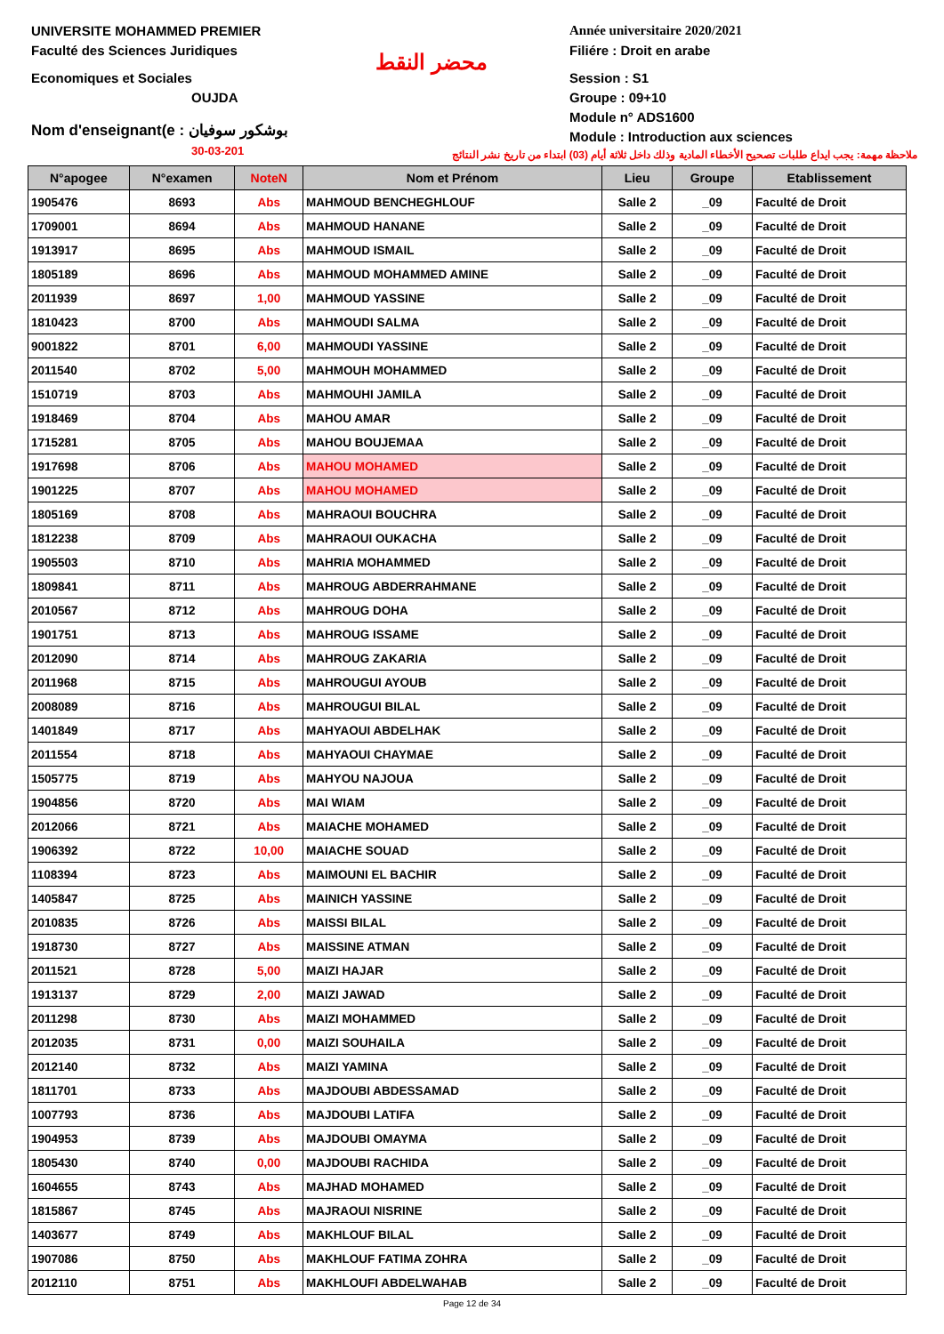UNIVERSITE MOHAMMED PREMIER
Faculté des Sciences Juridiques
Economiques et Sociales
OUJDA
Nom d'enseignant(e : بوشكور سوفيان
30-03-201
محضر النقط
Année universitaire 2020/2021
Filiére : Droit en arabe
Session : S1
Groupe : 09+10
Module n° ADS1600
Module : Introduction aux sciences
ملاحظة مهمة: يجب ايداع طلبات تصحيح الأخطاء المادية وذلك داخل ثلاثة أيام (03) ابتداء من تاريخ نشر النتائج
| N°apogee | N°examen | NoteN | Nom et Prénom | Lieu | Groupe | Etablissement |
| --- | --- | --- | --- | --- | --- | --- |
| 1905476 | 8693 | Abs | MAHMOUD BENCHEGHLOUF | Salle 2 | _09 | Faculté de Droit |
| 1709001 | 8694 | Abs | MAHMOUD HANANE | Salle 2 | _09 | Faculté de Droit |
| 1913917 | 8695 | Abs | MAHMOUD ISMAIL | Salle 2 | _09 | Faculté de Droit |
| 1805189 | 8696 | Abs | MAHMOUD MOHAMMED AMINE | Salle 2 | _09 | Faculté de Droit |
| 2011939 | 8697 | 1,00 | MAHMOUD YASSINE | Salle 2 | _09 | Faculté de Droit |
| 1810423 | 8700 | Abs | MAHMOUDI SALMA | Salle 2 | _09 | Faculté de Droit |
| 9001822 | 8701 | 6,00 | MAHMOUDI YASSINE | Salle 2 | _09 | Faculté de Droit |
| 2011540 | 8702 | 5,00 | MAHMOUH MOHAMMED | Salle 2 | _09 | Faculté de Droit |
| 1510719 | 8703 | Abs | MAHMOUHI JAMILA | Salle 2 | _09 | Faculté de Droit |
| 1918469 | 8704 | Abs | MAHOU AMAR | Salle 2 | _09 | Faculté de Droit |
| 1715281 | 8705 | Abs | MAHOU BOUJEMAA | Salle 2 | _09 | Faculté de Droit |
| 1917698 | 8706 | Abs | MAHOU MOHAMED | Salle 2 | _09 | Faculté de Droit |
| 1901225 | 8707 | Abs | MAHOU MOHAMED | Salle 2 | _09 | Faculté de Droit |
| 1805169 | 8708 | Abs | MAHRAOUI BOUCHRA | Salle 2 | _09 | Faculté de Droit |
| 1812238 | 8709 | Abs | MAHRAOUI OUKACHA | Salle 2 | _09 | Faculté de Droit |
| 1905503 | 8710 | Abs | MAHRIA MOHAMMED | Salle 2 | _09 | Faculté de Droit |
| 1809841 | 8711 | Abs | MAHROUG ABDERRAHMANE | Salle 2 | _09 | Faculté de Droit |
| 2010567 | 8712 | Abs | MAHROUG DOHA | Salle 2 | _09 | Faculté de Droit |
| 1901751 | 8713 | Abs | MAHROUG ISSAME | Salle 2 | _09 | Faculté de Droit |
| 2012090 | 8714 | Abs | MAHROUG ZAKARIA | Salle 2 | _09 | Faculté de Droit |
| 2011968 | 8715 | Abs | MAHROUGUI AYOUB | Salle 2 | _09 | Faculté de Droit |
| 2008089 | 8716 | Abs | MAHROUGUI BILAL | Salle 2 | _09 | Faculté de Droit |
| 1401849 | 8717 | Abs | MAHYAOUI ABDELHAK | Salle 2 | _09 | Faculté de Droit |
| 2011554 | 8718 | Abs | MAHYAOUI CHAYMAE | Salle 2 | _09 | Faculté de Droit |
| 1505775 | 8719 | Abs | MAHYOU NAJOUA | Salle 2 | _09 | Faculté de Droit |
| 1904856 | 8720 | Abs | MAI WIAM | Salle 2 | _09 | Faculté de Droit |
| 2012066 | 8721 | Abs | MAIACHE MOHAMED | Salle 2 | _09 | Faculté de Droit |
| 1906392 | 8722 | 10,00 | MAIACHE SOUAD | Salle 2 | _09 | Faculté de Droit |
| 1108394 | 8723 | Abs | MAIMOUNI EL BACHIR | Salle 2 | _09 | Faculté de Droit |
| 1405847 | 8725 | Abs | MAINICH YASSINE | Salle 2 | _09 | Faculté de Droit |
| 2010835 | 8726 | Abs | MAISSI BILAL | Salle 2 | _09 | Faculté de Droit |
| 1918730 | 8727 | Abs | MAISSINE ATMAN | Salle 2 | _09 | Faculté de Droit |
| 2011521 | 8728 | 5,00 | MAIZI HAJAR | Salle 2 | _09 | Faculté de Droit |
| 1913137 | 8729 | 2,00 | MAIZI JAWAD | Salle 2 | _09 | Faculté de Droit |
| 2011298 | 8730 | Abs | MAIZI MOHAMMED | Salle 2 | _09 | Faculté de Droit |
| 2012035 | 8731 | 0,00 | MAIZI SOUHAILA | Salle 2 | _09 | Faculté de Droit |
| 2012140 | 8732 | Abs | MAIZI YAMINA | Salle 2 | _09 | Faculté de Droit |
| 1811701 | 8733 | Abs | MAJDOUBI ABDESSAMAD | Salle 2 | _09 | Faculté de Droit |
| 1007793 | 8736 | Abs | MAJDOUBI LATIFA | Salle 2 | _09 | Faculté de Droit |
| 1904953 | 8739 | Abs | MAJDOUBI OMAYMA | Salle 2 | _09 | Faculté de Droit |
| 1805430 | 8740 | 0,00 | MAJDOUBI RACHIDA | Salle 2 | _09 | Faculté de Droit |
| 1604655 | 8743 | Abs | MAJHAD MOHAMED | Salle 2 | _09 | Faculté de Droit |
| 1815867 | 8745 | Abs | MAJRAOUI NISRINE | Salle 2 | _09 | Faculté de Droit |
| 1403677 | 8749 | Abs | MAKHLOUF BILAL | Salle 2 | _09 | Faculté de Droit |
| 1907086 | 8750 | Abs | MAKHLOUF FATIMA ZOHRA | Salle 2 | _09 | Faculté de Droit |
| 2012110 | 8751 | Abs | MAKHLOUFI ABDELWAHAB | Salle 2 | _09 | Faculté de Droit |
Page 12 de 34